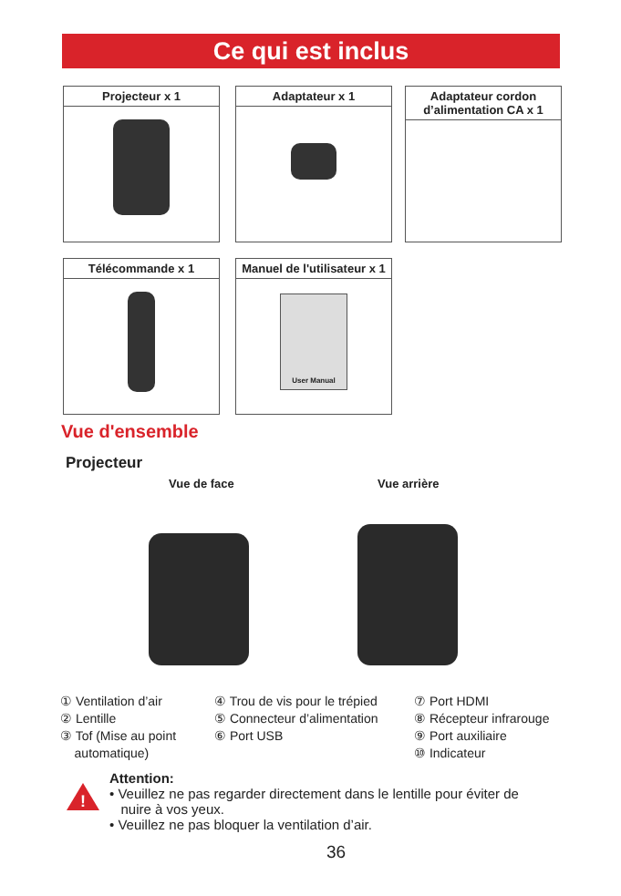Ce qui est inclus
Projecteur x 1 Adaptateur x 1
Adaptateur cordon d’alimentation CA x 1
Télécommande x 1
Manuel de l'utilisateur x 1
User Manual
Vue d'ensemble
Projecteur
Vue de face Vue arrière
① Ventilation d’air
② Lentille
③ Tof (Mise au point
automatique)
④ Trou de vis pour le trépied
⑤ Connecteur d’alimentation
⑥ Port USB
⑦ Port HDMI
⑧ Récepteur infrarouge
⑨ Port auxiliaire
⑩ Indicateur
!
Attention:
• Veuillez ne pas regarder directement dans le lentille pour éviter de
nuire à vos yeux.
• Veuillez ne pas bloquer la ventilation d’air.
36